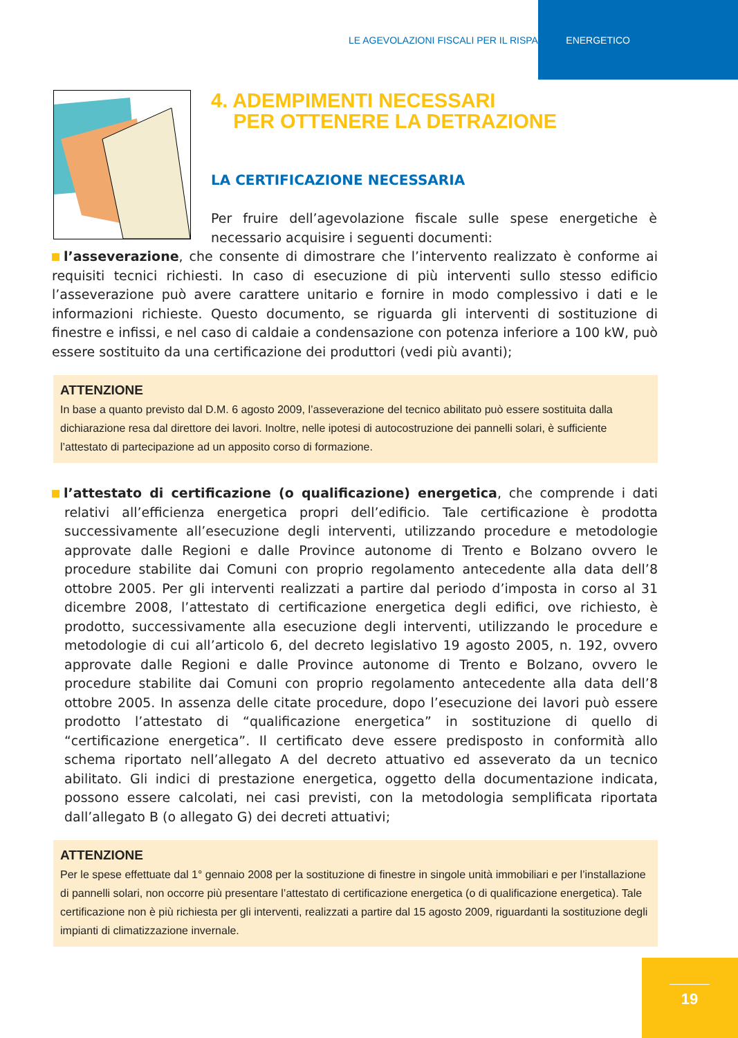LE AGEVOLAZIONI FISCALI PER IL RISPARMIO ENERGETICO
4. ADEMPIMENTI NECESSARI
PER OTTENERE LA DETRAZIONE
LA CERTIFICAZIONE NECESSARIA
Per fruire dell’agevolazione fiscale sulle spese energetiche è necessario acquisire i seguenti documenti:
l’asseverazione, che consente di dimostrare che l’intervento realizzato è conforme ai requisiti tecnici richiesti. In caso di esecuzione di più interventi sullo stesso edificio l’asseverazione può avere carattere unitario e fornire in modo complessivo i dati e le informazioni richieste. Questo documento, se riguarda gli interventi di sostituzione di finestre e infissi, e nel caso di caldaie a condensazione con potenza inferiore a 100 kW, può essere sostituito da una certificazione dei produttori (vedi più avanti);
ATTENZIONE
In base a quanto previsto dal D.M. 6 agosto 2009, l’asseverazione del tecnico abilitato può essere sostituita dalla dichiarazione resa dal direttore dei lavori. Inoltre, nelle ipotesi di autocostruzione dei pannelli solari, è sufficiente l’attestato di partecipazione ad un apposito corso di formazione.
l’attestato di certificazione (o qualificazione) energetica, che comprende i dati relativi all’efficienza energetica propri dell’edificio. Tale certificazione è prodotta successivamente all’esecuzione degli interventi, utilizzando procedure e metodologie approvate dalle Regioni e dalle Province autonome di Trento e Bolzano ovvero le procedure stabilite dai Comuni con proprio regolamento antecedente alla data dell’8 ottobre 2005. Per gli interventi realizzati a partire dal periodo d’imposta in corso al 31 dicembre 2008, l’attestato di certificazione energetica degli edifici, ove richiesto, è prodotto, successivamente alla esecuzione degli interventi, utilizzando le procedure e metodologie di cui all’articolo 6, del decreto legislativo 19 agosto 2005, n. 192, ovvero approvate dalle Regioni e dalle Province autonome di Trento e Bolzano, ovvero le procedure stabilite dai Comuni con proprio regolamento antecedente alla data dell’8 ottobre 2005. In assenza delle citate procedure, dopo l’esecuzione dei lavori può essere prodotto l’attestato di “qualificazione energetica” in sostituzione di quello di “certificazione energetica”. Il certificato deve essere predisposto in conformità allo schema riportato nell’allegato A del decreto attuativo ed asseverato da un tecnico abilitato. Gli indici di prestazione energetica, oggetto della documentazione indicata, possono essere calcolati, nei casi previsti, con la metodologia semplificata riportata dall’allegato B (o allegato G) dei decreti attuativi;
ATTENZIONE
Per le spese effettuate dal 1° gennaio 2008 per la sostituzione di finestre in singole unità immobiliari e per l’installazione di pannelli solari, non occorre più presentare l’attestato di certificazione energetica (o di qualificazione energetica). Tale certificazione non è più richiesta per gli interventi, realizzati a partire dal 15 agosto 2009, riguardanti la sostituzione degli impianti di climatizzazione invernale.
19